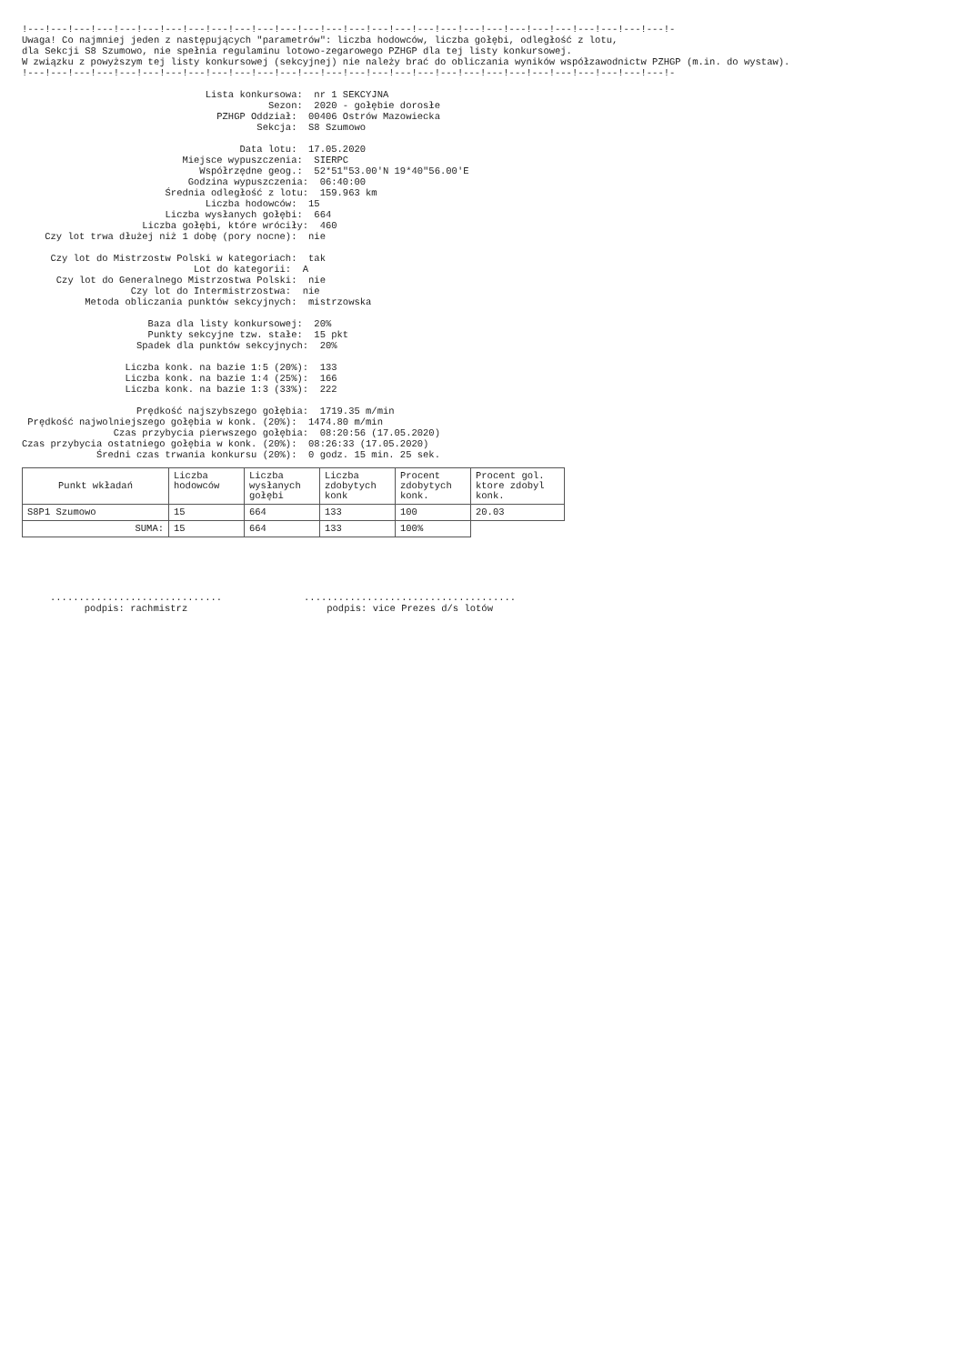!---!---!---!---!---!---!---!---!---!---!---!---!---!---!---!---!---!---!---!---!---!---!---!---!---!---!---!---!-
Uwaga! Co najmniej jeden z następujących "parametrów": liczba hodowców, liczba gołębi, odległość z lotu,
dla Sekcji S8 Szumowo, nie spełnia regulaminu lotowo-zegarowego PZHGP dla tej listy konkursowej.
W związku z powyższym tej listy konkursowej (sekcyjnej) nie należy brać do obliczania wyników współzawodnictw PZHGP (m.in. do wystaw).
!---!---!---!---!---!---!---!---!---!---!---!---!---!---!---!---!---!---!---!---!---!---!---!---!---!---!---!---!-

                                Lista konkursowa:  nr 1 SEKCYJNA
                                           Sezon:  2020 - gołębie dorosłe
                                  PZHGP Oddział:  00406 Ostrów Mazowiecka
                                         Sekcja:  S8 Szumowo

                                      Data lotu:  17.05.2020
                            Miejsce wypuszczenia:  SIERPC
                               Współrzędne geog.:  52*51"53.00'N 19*40"56.00'E
                             Godzina wypuszczenia:  06:40:00
                         Średnia odległość z lotu:  159.963 km
                                Liczba hodowców:  15
                         Liczba wysłanych gołębi:  664
                     Liczba gołębi, które wróciły:  460
    Czy lot trwa dłużej niż 1 dobę (pory nocne):  nie

     Czy lot do Mistrzostw Polski w kategoriach:  tak
                              Lot do kategorii:  A
      Czy lot do Generalnego Mistrzostwa Polski:  nie
                   Czy lot do Intermistrzostwa:  nie
           Metoda obliczania punktów sekcyjnych:  mistrzowska

                      Baza dla listy konkursowej:  20%
                      Punkty sekcyjne tzw. stałe:  15 pkt
                    Spadek dla punktów sekcyjnych:  20%

                  Liczba konk. na bazie 1:5 (20%):  133
                  Liczba konk. na bazie 1:4 (25%):  166
                  Liczba konk. na bazie 1:3 (33%):  222

                    Prędkość najszybszego gołębia:  1719.35 m/min
 Prędkość najwolniejszego gołębia w konk. (20%):  1474.80 m/min
                Czas przybycia pierwszego gołębia:  08:20:56 (17.05.2020)
Czas przybycia ostatniego gołębia w konk. (20%):  08:26:33 (17.05.2020)
             Średni czas trwania konkursu (20%):  0 godz. 15 min. 25 sek.
| Punkt wkładań | Liczba hodowców | Liczba wysłanych gołębi | Liczba zdobytych konk | Procent zdobytych konk. | Procent gol. ktore zdobyl konk. |
| --- | --- | --- | --- | --- | --- |
| S8P1 Szumowo | 15 | 664 | 133 | 100 | 20.03 |
| SUMA: | 15 | 664 | 133 | 100% | |
..............................
podpis: rachmistrz
.....................................
podpis: vice Prezes d/s lotów